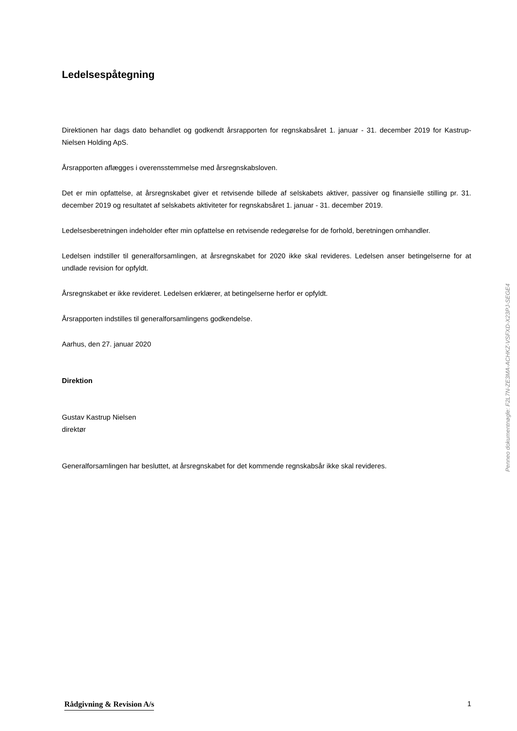Ledelsespåtegning
Direktionen har dags dato behandlet og godkendt årsrapporten for regnskabsåret 1. januar - 31. december 2019 for Kastrup-Nielsen Holding ApS.
Årsrapporten aflægges i overensstemmelse med årsregnskabsloven.
Det er min opfattelse, at årsregnskabet giver et retvisende billede af selskabets aktiver, passiver og finansielle stilling pr. 31. december 2019 og resultatet af selskabets aktiviteter for regnskabsåret 1. januar - 31. december 2019.
Ledelsesberetningen indeholder efter min opfattelse en retvisende redegørelse for de forhold, beretningen omhandler.
Ledelsen indstiller til generalforsamlingen, at årsregnskabet for 2020 ikke skal revideres. Ledelsen anser betingelserne for at undlade revision for opfyldt.
Årsregnskabet er ikke revideret. Ledelsen erklærer, at betingelserne herfor er opfyldt.
Årsrapporten indstilles til generalforsamlingens godkendelse.
Aarhus, den 27. januar 2020
Direktion
Gustav Kastrup Nielsen
direktør
Generalforsamlingen har besluttet, at årsregnskabet for det kommende regnskabsår ikke skal revideres.
Penneo dokumentnøgle: F2L7N-ZE3MA-ACHKZ-VSFXD-X23PJ-SEGE4
Rådgivning & Revision A/s 1